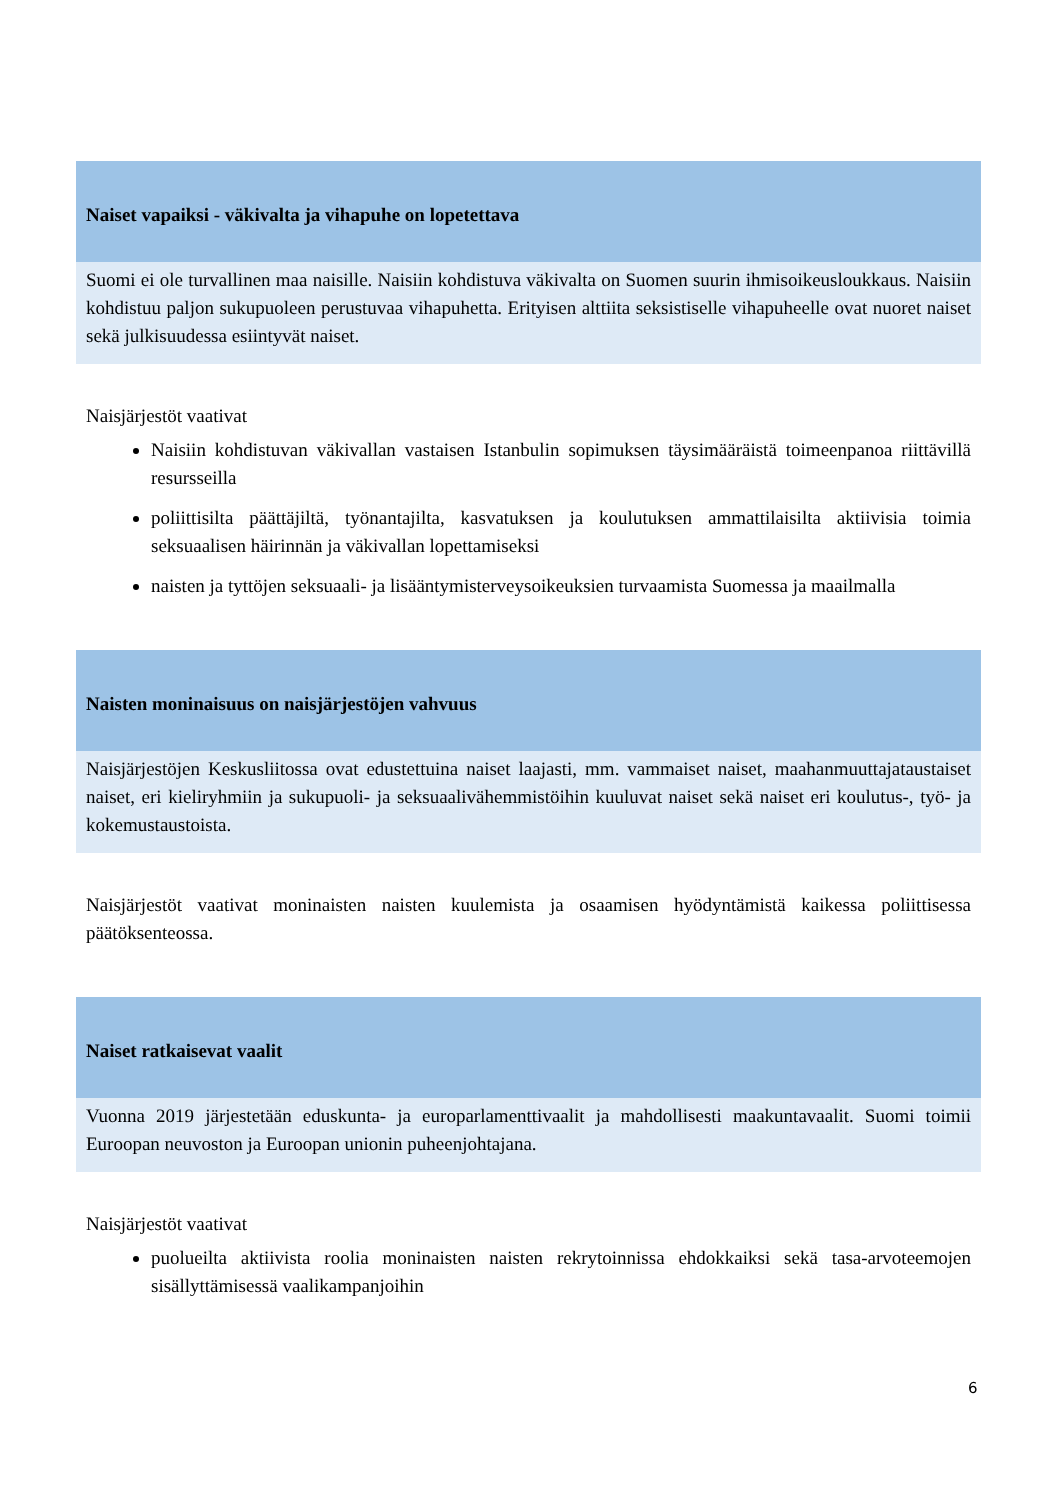Naiset vapaiksi - väkivalta ja vihapuhe on lopetettava
Suomi ei ole turvallinen maa naisille. Naisiin kohdistuva väkivalta on Suomen suurin ihmisoikeusloukkaus. Naisiin kohdistuu paljon sukupuoleen perustuvaa vihapuhetta. Erityisen alttiita seksistiselle vihapuheelle ovat nuoret naiset sekä julkisuudessa esiintyvät naiset.
Naisjärjestöt vaativat
Naisiin kohdistuvan väkivallan vastaisen Istanbulin sopimuksen täysimääräistä toimeenpanoa riittävillä resursseilla
poliittisilta päättäjiltä, työnantajilta, kasvatuksen ja koulutuksen ammattilaisilta aktiivisia toimia seksuaalisen häirinnän ja väkivallan lopettamiseksi
naisten ja tyttöjen seksuaali- ja lisääntymisterveysoikeuksien turvaamista Suomessa ja maailmalla
Naisten moninaisuus on naisjärjestöjen vahvuus
Naisjärjestöjen Keskusliitossa ovat edustettuina naiset laajasti, mm. vammaiset naiset, maahanmuuttajataustaiset naiset, eri kieliryhmiin ja sukupuoli- ja seksuaalivähemmistöihin kuuluvat naiset sekä naiset eri koulutus-, työ- ja kokemustaustoista.
Naisjärjestöt vaativat moninaisten naisten kuulemista ja osaamisen hyödyntämistä kaikessa poliittisessa päätöksenteossa.
Naiset ratkaisevat vaalit
Vuonna 2019 järjestetään eduskunta- ja europarlamenttivaalit ja mahdollisesti maakuntavaalit. Suomi toimii Euroopan neuvoston ja Euroopan unionin puheenjohtajana.
Naisjärjestöt vaativat
puolueilta aktiivista roolia moninaisten naisten rekrytoinnissa ehdokkaiksi sekä tasa-arvoteemojen sisällyttämisessä vaalikampanjoihin
6